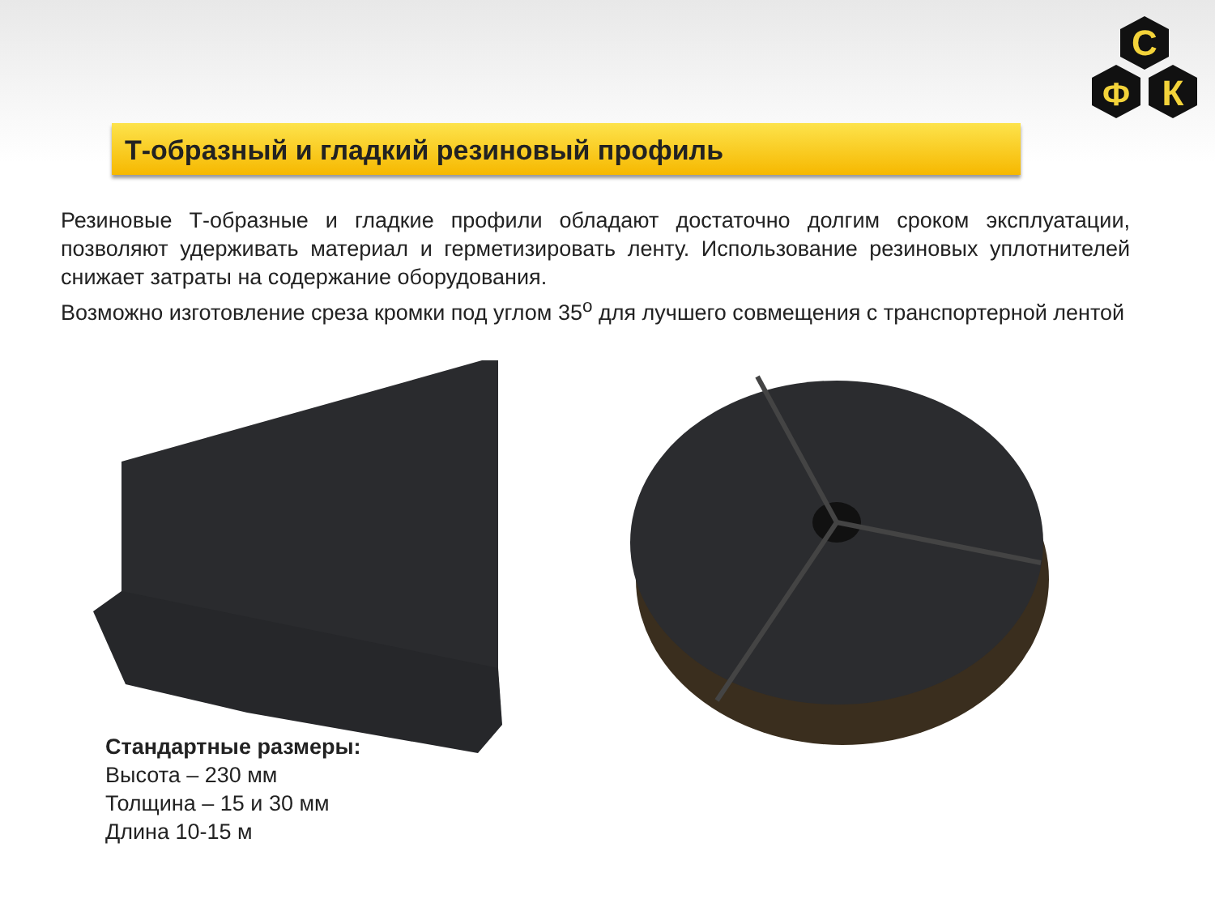С
Ф
К
Т-образный и гладкий резиновый профиль
Резиновые Т-образные и гладкие профили обладают достаточно долгим сроком эксплуатации, позволяют удерживать материал и герметизировать ленту. Использование резиновых уплотнителей снижает затраты на содержание оборудования.
Возможно изготовление среза кромки под углом 35<sup>о</sup> для лучшего совмещения с транспортерной лентой
Стандартные размеры:
Высота – 230 мм
Толщина – 15 и 30 мм
Длина 10-15 м